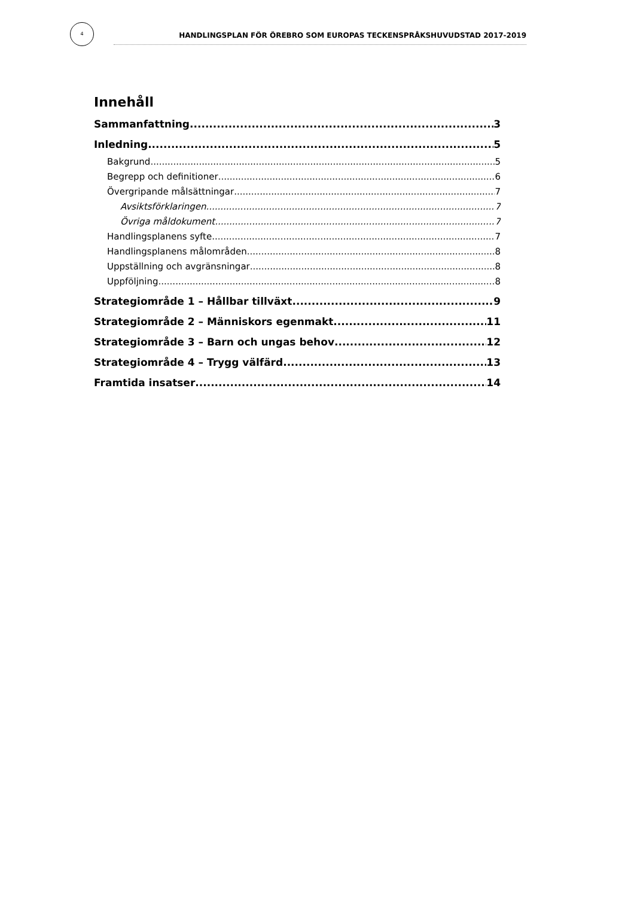4
HANDLINGSPLAN FÖR ÖREBRO SOM EUROPAS TECKENSPRÅKSHUVUDSTAD 2017-2019
Innehåll
Sammanfattning 3
Inledning 5
Bakgrund 5
Begrepp och definitioner 6
Övergripande målsättningar 7
Avsiktsförklaringen 7
Övriga måldokument 7
Handlingsplanens syfte 7
Handlingsplanens målområden 8
Uppställning och avgränsningar 8
Uppföljning 8
Strategiområde 1 – Hållbar tillväxt 9
Strategiområde 2 – Människors egenmakt 11
Strategiområde 3 – Barn och ungas behov 12
Strategiområde 4 – Trygg välfärd 13
Framtida insatser 14